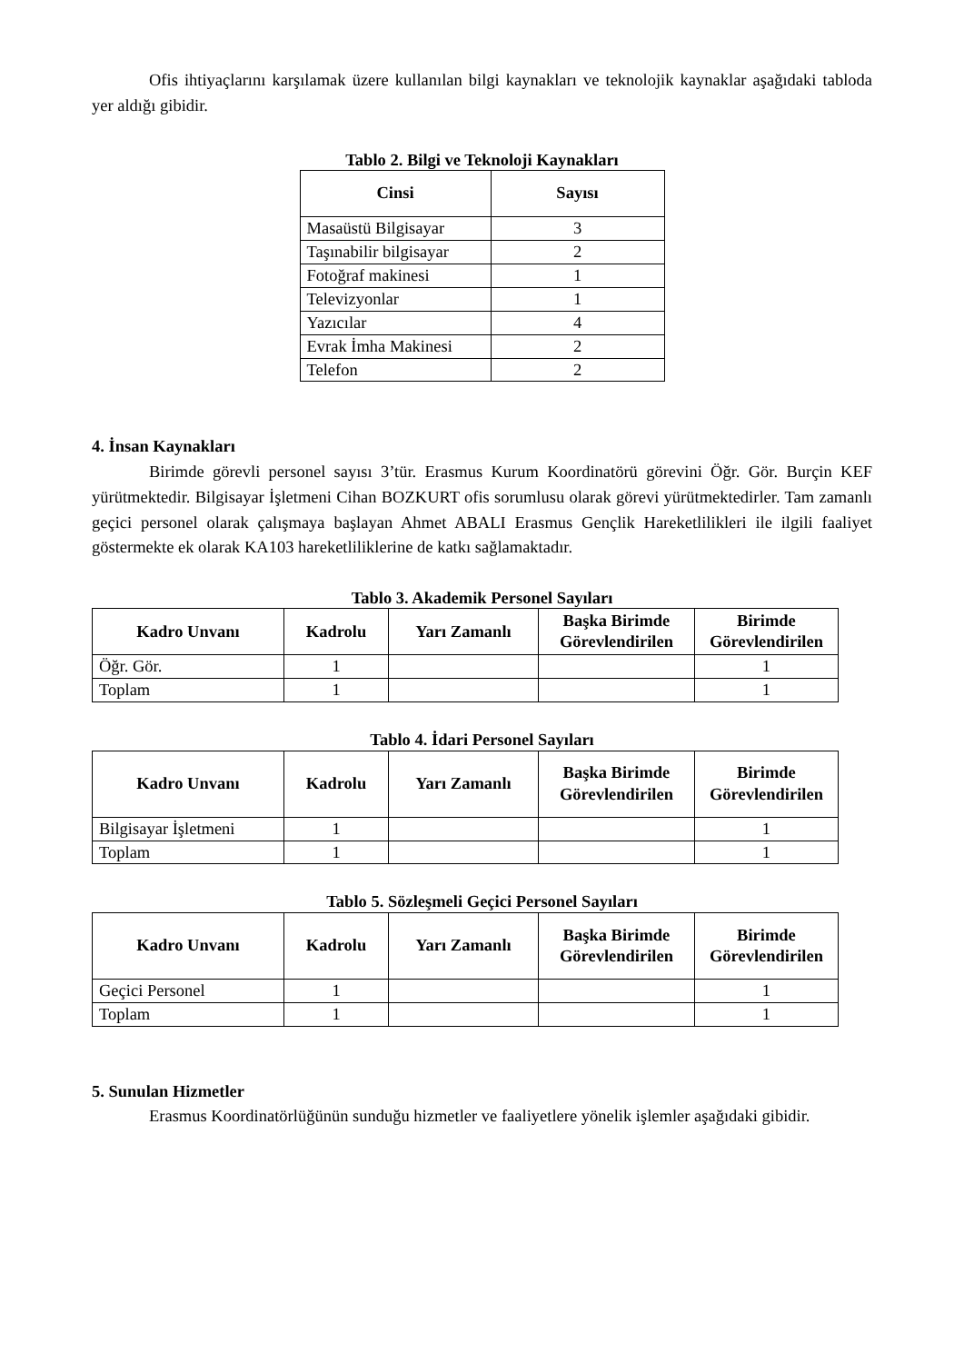Ofis ihtiyaçlarını karşılamak üzere kullanılan bilgi kaynakları ve teknolojik kaynaklar aşağıdaki tabloda yer aldığı gibidir.
Tablo 2. Bilgi ve Teknoloji Kaynakları
| Cinsi | Sayısı |
| --- | --- |
| Masaüstü Bilgisayar | 3 |
| Taşınabilir bilgisayar | 2 |
| Fotoğraf makinesi | 1 |
| Televizyonlar | 1 |
| Yazıcılar | 4 |
| Evrak İmha Makinesi | 2 |
| Telefon | 2 |
4. İnsan Kaynakları
Birimde görevli personel sayısı 3’tür. Erasmus Kurum Koordinatörü görevini Öğr. Gör. Burçin KEF yürütmektedir. Bilgisayar İşletmeni Cihan BOZKURT ofis sorumlusu olarak görevi yürütmektedirler. Tam zamanlı geçici personel olarak çalışmaya başlayan Ahmet ABALI Erasmus Gençlik Hareketlilikleri ile ilgili faaliyet göstermekte ek olarak KA103 hareketliliklerine de katkı sağlamaktadır.
Tablo 3. Akademik Personel Sayıları
| Kadro Unvanı | Kadrolu | Yarı Zamanlı | Başka Birimde Görevlendirilen | Birimde Görevlendirilen |
| --- | --- | --- | --- | --- |
| Öğr. Gör. | 1 | | | 1 |
| Toplam | 1 | | | 1 |
Tablo 4. İdari Personel Sayıları
| Kadro Unvanı | Kadrolu | Yarı Zamanlı | Başka Birimde Görevlendirilen | Birimde Görevlendirilen |
| --- | --- | --- | --- | --- |
| Bilgisayar İşletmeni | 1 | | | 1 |
| Toplam | 1 | | | 1 |
Tablo 5. Sözleşmeli Geçici Personel Sayıları
| Kadro Unvanı | Kadrolu | Yarı Zamanlı | Başka Birimde Görevlendirilen | Birimde Görevlendirilen |
| --- | --- | --- | --- | --- |
| Geçici Personel | 1 | | | 1 |
| Toplam | 1 | | | 1 |
5. Sunulan Hizmetler
Erasmus Koordinatörlüğünün sunduğu hizmetler ve faaliyetlere yönelik işlemler aşağıdaki gibidir.